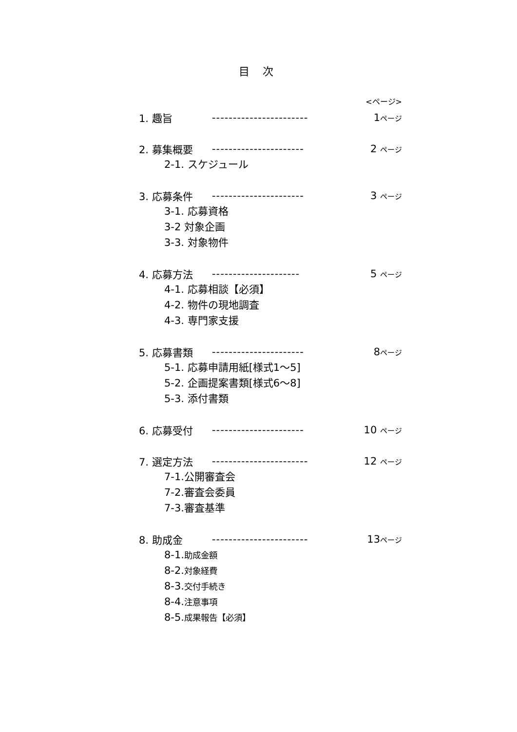目 次
<ページ>
1. 趣旨 ----------------------- 1ページ
2. 募集概要 ---------------------- 2 ページ
2-1. スケジュール
3. 応募条件 ---------------------- 3 ページ
3-1. 応募資格
3-2 対象企画
3-3. 対象物件
4. 応募方法 --------------------- 5 ページ
4-1. 応募相談【必須】
4-2. 物件の現地調査
4-3. 専門家支援
5. 応募書類 ---------------------- 8ページ
5-1. 応募申請用紙[様式1～5]
5-2. 企画提案書類[様式6～8]
5-3. 添付書類
6. 応募受付 ---------------------- 10 ページ
7. 選定方法 ----------------------- 12 ページ
7-1.公開審査会
7-2.審査会委員
7-3.審査基準
8. 助成金 ----------------------- 13ページ
8-1.助成金額
8-2.対象経費
8-3.交付手続き
8-4.注意事項
8-5.成果報告【必須】